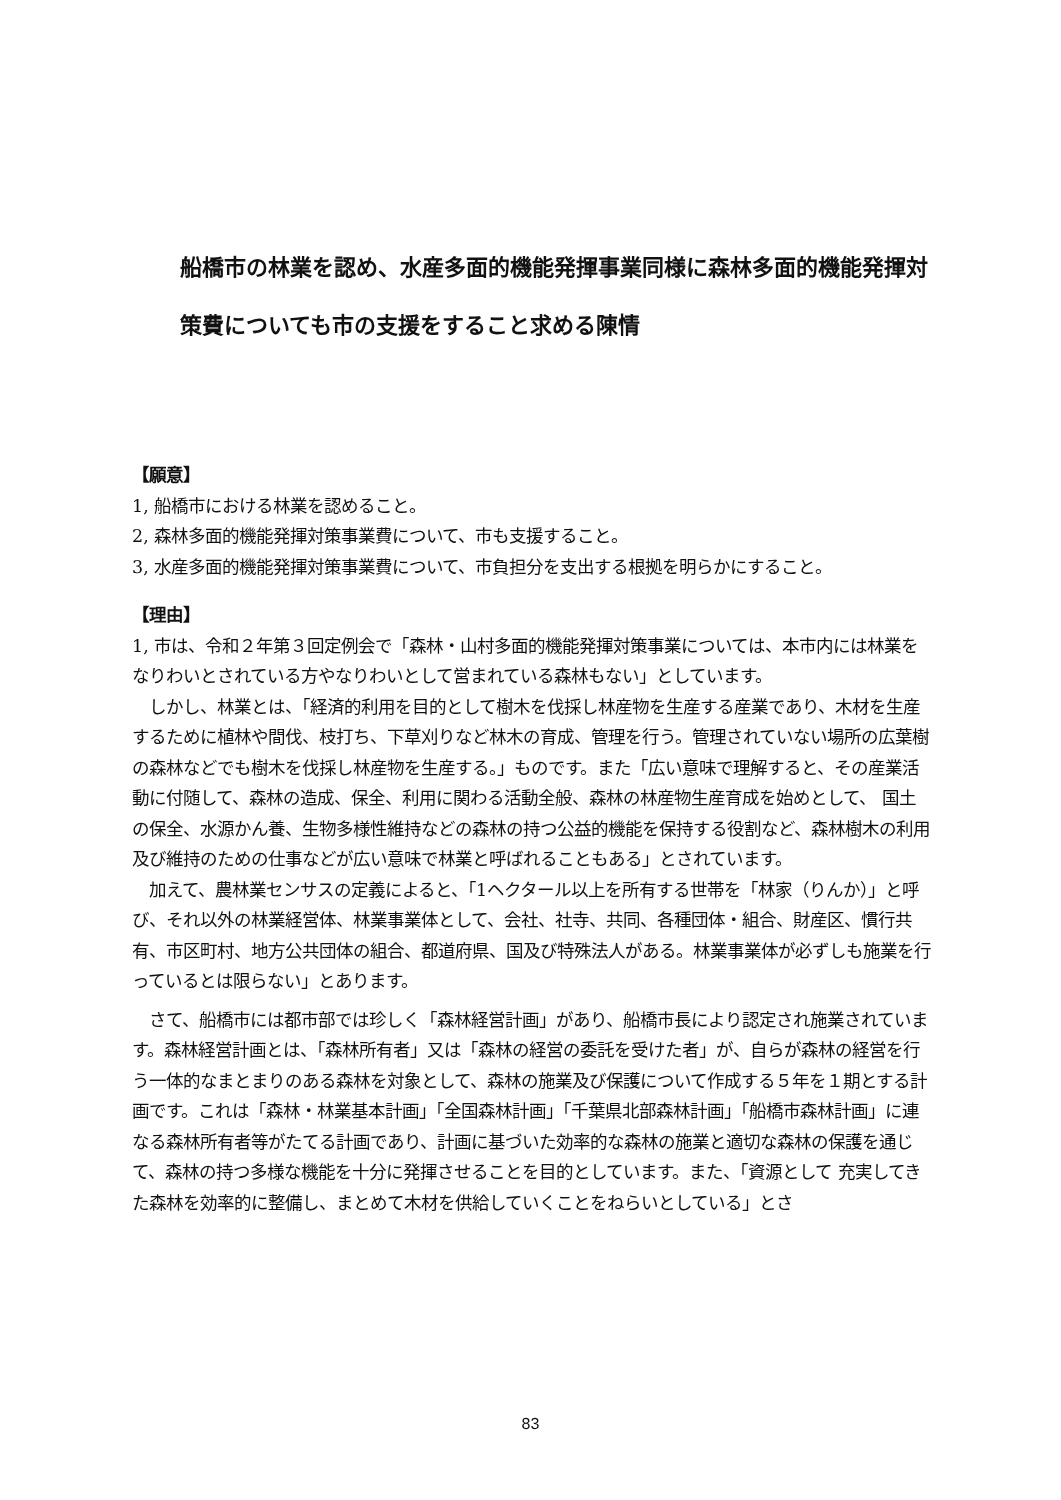船橋市の林業を認め、水産多面的機能発揮事業同様に森林多面的機能発揮対策費についても市の支援をすること求める陳情
【願意】
1, 船橋市における林業を認めること。
2, 森林多面的機能発揮対策事業費について、市も支援すること。
3, 水産多面的機能発揮対策事業費について、市負担分を支出する根拠を明らかにすること。
【理由】
1, 市は、令和２年第３回定例会で「森林・山村多面的機能発揮対策事業については、本市内には林業をなりわいとされている方やなりわいとして営まれている森林もない」としています。
　しかし、林業とは、「経済的利用を目的として樹木を伐採し林産物を生産する産業であり、木材を生産するために植林や間伐、枝打ち、下草刈りなど林木の育成、管理を行う。管理されていない場所の広葉樹の森林などでも樹木を伐採し林産物を生産する。」ものです。また「広い意味で理解すると、その産業活動に付随して、森林の造成、保全、利用に関わる活動全般、森林の林産物生産育成を始めとして、 国土の保全、水源かん養、生物多様性維持などの森林の持つ公益的機能を保持する役割など、森林樹木の利用及び維持のための仕事などが広い意味で林業と呼ばれることもある」とされています。
　加えて、農林業センサスの定義によると、「1ヘクタール以上を所有する世帯を「林家（りんか）」と呼び、それ以外の林業経営体、林業事業体として、会社、社寺、共同、各種団体・組合、財産区、慣行共有、市区町村、地方公共団体の組合、都道府県、国及び特殊法人がある。林業事業体が必ずしも施業を行っているとは限らない」とあります。
　さて、船橋市には都市部では珍しく「森林経営計画」があり、船橋市長により認定され施業されています。森林経営計画とは、「森林所有者」又は「森林の経営の委託を受けた者」が、自らが森林の経営を行う一体的なまとまりのある森林を対象として、森林の施業及び保護について作成する５年を１期とする計画です。これは「森林・林業基本計画」「全国森林計画」「千葉県北部森林計画」「船橋市森林計画」に連なる森林所有者等がたてる計画であり、計画に基づいた効率的な森林の施業と適切な森林の保護を通じて、森林の持つ多様な機能を十分に発揮させることを目的としています。また、「資源として 充実してきた森林を効率的に整備し、まとめて木材を供給していくことをねらいとしている」とさ
83